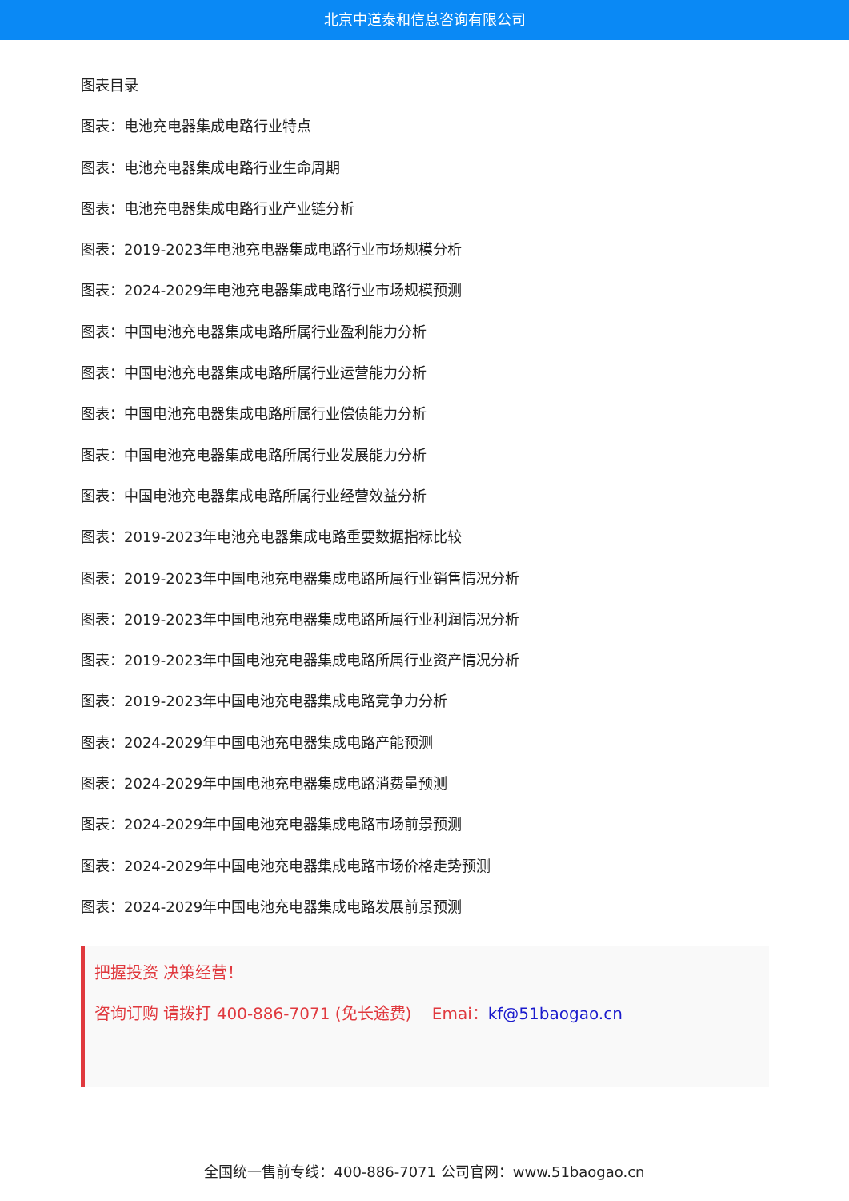北京中道泰和信息咨询有限公司
图表目录
图表：电池充电器集成电路行业特点
图表：电池充电器集成电路行业生命周期
图表：电池充电器集成电路行业产业链分析
图表：2019-2023年电池充电器集成电路行业市场规模分析
图表：2024-2029年电池充电器集成电路行业市场规模预测
图表：中国电池充电器集成电路所属行业盈利能力分析
图表：中国电池充电器集成电路所属行业运营能力分析
图表：中国电池充电器集成电路所属行业偿债能力分析
图表：中国电池充电器集成电路所属行业发展能力分析
图表：中国电池充电器集成电路所属行业经营效益分析
图表：2019-2023年电池充电器集成电路重要数据指标比较
图表：2019-2023年中国电池充电器集成电路所属行业销售情况分析
图表：2019-2023年中国电池充电器集成电路所属行业利润情况分析
图表：2019-2023年中国电池充电器集成电路所属行业资产情况分析
图表：2019-2023年中国电池充电器集成电路竞争力分析
图表：2024-2029年中国电池充电器集成电路产能预测
图表：2024-2029年中国电池充电器集成电路消费量预测
图表：2024-2029年中国电池充电器集成电路市场前景预测
图表：2024-2029年中国电池充电器集成电路市场价格走势预测
图表：2024-2029年中国电池充电器集成电路发展前景预测
把握投资 决策经营！
咨询订购 请拨打 400-886-7071 (免长途费) Emai：kf@51baogao.cn
全国统一售前专线：400-886-7071 公司官网：www.51baogao.cn